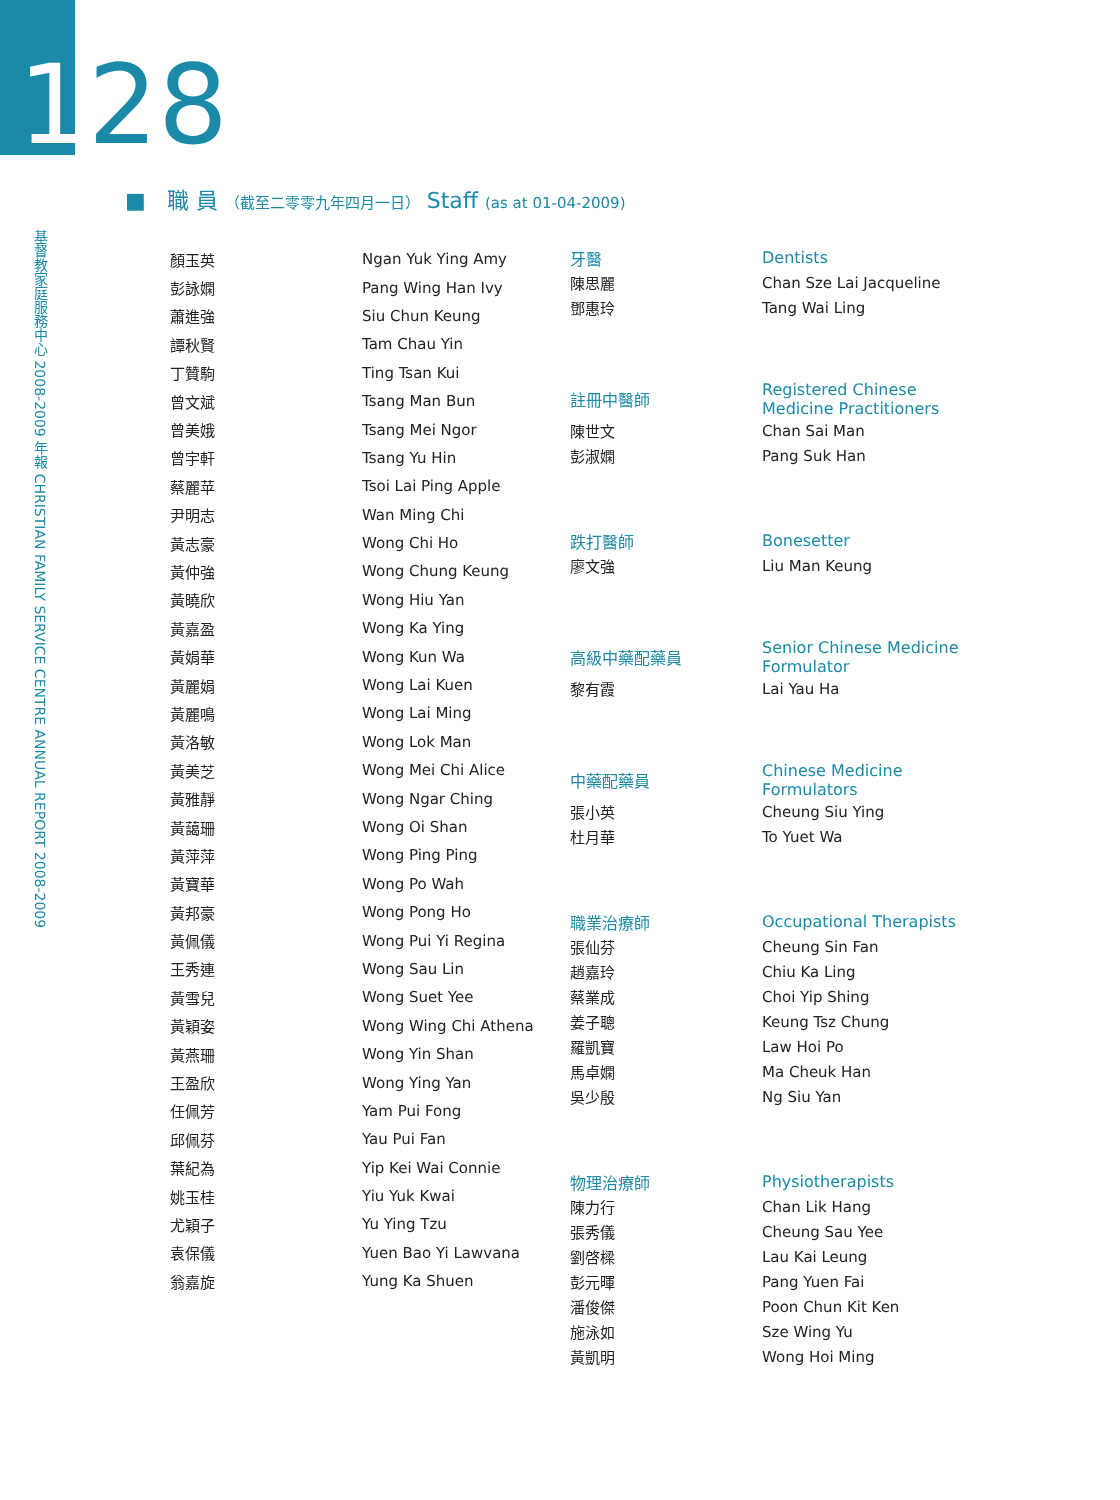128
基督教家庭服務中心 2008-2009 年報 CHRISTIAN FAMILY SERVICE CENTRE ANNUAL REPORT 2008-2009
■ 職 員 （截至二零零九年四月一日） Staff (as at 01-04-2009)
| 顏玉英 | Ngan Yuk Ying Amy |
| 彭詠嫻 | Pang Wing Han Ivy |
| 蕭進強 | Siu Chun Keung |
| 譚秋賢 | Tam Chau Yin |
| 丁贊駒 | Ting Tsan Kui |
| 曾文斌 | Tsang Man Bun |
| 曾美娥 | Tsang Mei Ngor |
| 曾宇軒 | Tsang Yu Hin |
| 蔡麗苹 | Tsoi Lai Ping Apple |
| 尹明志 | Wan Ming Chi |
| 黃志豪 | Wong Chi Ho |
| 黃仲強 | Wong Chung Keung |
| 黃曉欣 | Wong Hiu Yan |
| 黃嘉盈 | Wong Ka Ying |
| 黃娟華 | Wong Kun Wa |
| 黃麗娟 | Wong Lai Kuen |
| 黃麗鳴 | Wong Lai Ming |
| 黃洛敏 | Wong Lok Man |
| 黃美芝 | Wong Mei Chi Alice |
| 黃雅靜 | Wong Ngar Ching |
| 黃藹珊 | Wong Oi Shan |
| 黃萍萍 | Wong Ping Ping |
| 黃寶華 | Wong Po Wah |
| 黃邦豪 | Wong Pong Ho |
| 黃佩儀 | Wong Pui Yi Regina |
| 王秀連 | Wong Sau Lin |
| 黃雪兒 | Wong Suet Yee |
| 黃穎姿 | Wong Wing Chi Athena |
| 黃燕珊 | Wong Yin Shan |
| 王盈欣 | Wong Ying Yan |
| 任佩芳 | Yam Pui Fong |
| 邱佩芬 | Yau Pui Fan |
| 葉紀為 | Yip Kei Wai Connie |
| 姚玉桂 | Yiu Yuk Kwai |
| 尤穎子 | Yu Ying Tzu |
| 袁保儀 | Yuen Bao Yi Lawvana |
| 翁嘉旋 | Yung Ka Shuen |
| 牙醫 | Dentists |
| 陳思麗 | Chan Sze Lai Jacqueline |
| 鄧惠玲 | Tang Wai Ling |
| 註冊中醫師 | Registered Chinese Medicine Practitioners |
| 陳世文 | Chan Sai Man |
| 彭淑嫻 | Pang Suk Han |
| 跌打醫師 | Bonesetter |
| 廖文強 | Liu Man Keung |
| 高級中藥配藥員 | Senior Chinese Medicine Formulator |
| 黎有霞 | Lai Yau Ha |
| 中藥配藥員 | Chinese Medicine Formulators |
| 張小英 | Cheung Siu Ying |
| 杜月華 | To Yuet Wa |
| 職業治療師 | Occupational Therapists |
| 張仙芬 | Cheung Sin Fan |
| 趙嘉玲 | Chiu Ka Ling |
| 蔡業成 | Choi Yip Shing |
| 姜子聰 | Keung Tsz Chung |
| 羅凱寶 | Law Hoi Po |
| 馬卓嫻 | Ma Cheuk Han |
| 吳少殷 | Ng Siu Yan |
| 物理治療師 | Physiotherapists |
| 陳力行 | Chan Lik Hang |
| 張秀儀 | Cheung Sau Yee |
| 劉啓樑 | Lau Kai Leung |
| 彭元暉 | Pang Yuen Fai |
| 潘俊傑 | Poon Chun Kit Ken |
| 施泳如 | Sze Wing Yu |
| 黃凱明 | Wong Hoi Ming |